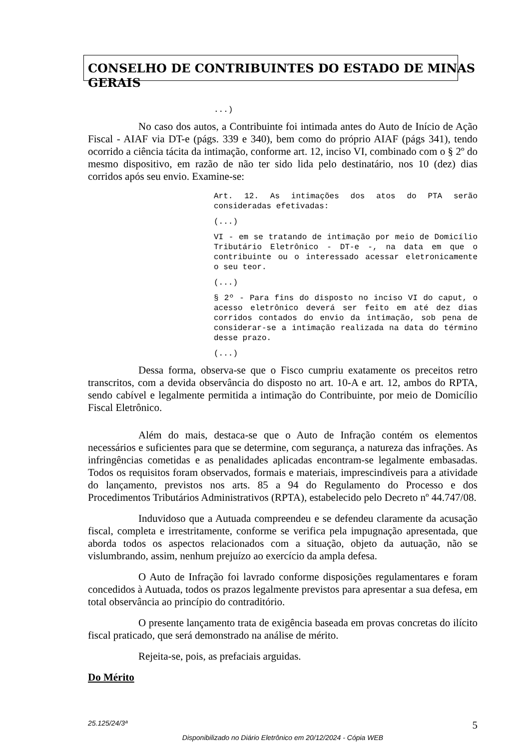CONSELHO DE CONTRIBUINTES DO ESTADO DE MINAS GERAIS
...)
No caso dos autos, a Contribuinte foi intimada antes do Auto de Início de Ação Fiscal - AIAF via DT-e (págs. 339 e 340), bem como do próprio AIAF (págs 341), tendo ocorrido a ciência tácita da intimação, conforme art. 12, inciso VI, combinado com o § 2º do mesmo dispositivo, em razão de não ter sido lida pelo destinatário, nos 10 (dez) dias corridos após seu envio. Examine-se:
Art. 12. As intimações dos atos do PTA serão consideradas efetivadas:
(...)
VI - em se tratando de intimação por meio de Domicílio Tributário Eletrônico - DT-e -, na data em que o contribuinte ou o interessado acessar eletronicamente o seu teor.
(...)
§ 2º - Para fins do disposto no inciso VI do caput, o acesso eletrônico deverá ser feito em até dez dias corridos contados do envio da intimação, sob pena de considerar-se a intimação realizada na data do término desse prazo.
(...)
Dessa forma, observa-se que o Fisco cumpriu exatamente os preceitos retro transcritos, com a devida observância do disposto no art. 10-A e art. 12, ambos do RPTA, sendo cabível e legalmente permitida a intimação do Contribuinte, por meio de Domicílio Fiscal Eletrônico.
Além do mais, destaca-se que o Auto de Infração contém os elementos necessários e suficientes para que se determine, com segurança, a natureza das infrações. As infringências cometidas e as penalidades aplicadas encontram-se legalmente embasadas. Todos os requisitos foram observados, formais e materiais, imprescindíveis para a atividade do lançamento, previstos nos arts. 85 a 94 do Regulamento do Processo e dos Procedimentos Tributários Administrativos (RPTA), estabelecido pelo Decreto nº 44.747/08.
Induvidoso que a Autuada compreendeu e se defendeu claramente da acusação fiscal, completa e irrestritamente, conforme se verifica pela impugnação apresentada, que aborda todos os aspectos relacionados com a situação, objeto da autuação, não se vislumbrando, assim, nenhum prejuízo ao exercício da ampla defesa.
O Auto de Infração foi lavrado conforme disposições regulamentares e foram concedidos à Autuada, todos os prazos legalmente previstos para apresentar a sua defesa, em total observância ao princípio do contraditório.
O presente lançamento trata de exigência baseada em provas concretas do ilícito fiscal praticado, que será demonstrado na análise de mérito.
Rejeita-se, pois, as prefaciais arguidas.
Do Mérito
25.125/24/3ª 5
Disponibilizado no Diário Eletrônico em 20/12/2024 - Cópia WEB